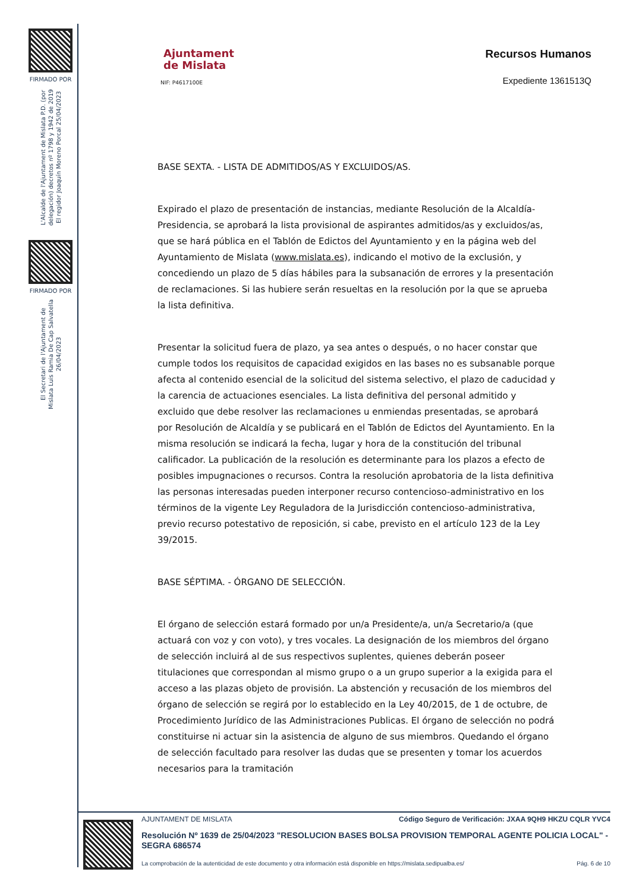FIRMADO POR
L'Alcalde de l'Ajuntament de Mislata P.D. (por delegación) decretos nº 1798 y 1942 de 2019 El regidor Joaquín Moreno Porcal 25/04/2023
FIRMADO POR
El Secretari de l'Ajuntament de Mislata Luis Ramia De Cap Salvatella 26/04/2023
Ajuntament
de Mislata
NIF: P4617100E
Recursos Humanos
Expediente 1361513Q
BASE SEXTA. - LISTA DE ADMITIDOS/AS Y EXCLUIDOS/AS.
Expirado el plazo de presentación de instancias, mediante Resolución de la Alcaldía-Presidencia, se aprobará la lista provisional de aspirantes admitidos/as y excluidos/as, que se hará pública en el Tablón de Edictos del Ayuntamiento y en la página web del Ayuntamiento de Mislata (www.mislata.es), indicando el motivo de la exclusión, y concediendo un plazo de 5 días hábiles para la subsanación de errores y la presentación de reclamaciones. Si las hubiere serán resueltas en la resolución por la que se aprueba la lista definitiva.
Presentar la solicitud fuera de plazo, ya sea antes o después, o no hacer constar que cumple todos los requisitos de capacidad exigidos en las bases no es subsanable porque afecta al contenido esencial de la solicitud del sistema selectivo, el plazo de caducidad y la carencia de actuaciones esenciales. La lista definitiva del personal admitido y excluido que debe resolver las reclamaciones u enmiendas presentadas, se aprobará por Resolución de Alcaldía y se publicará en el Tablón de Edictos del Ayuntamiento. En la misma resolución se indicará la fecha, lugar y hora de la constitución del tribunal calificador. La publicación de la resolución es determinante para los plazos a efecto de posibles impugnaciones o recursos. Contra la resolución aprobatoria de la lista definitiva las personas interesadas pueden interponer recurso contencioso-administrativo en los términos de la vigente Ley Reguladora de la Jurisdicción contencioso-administrativa, previo recurso potestativo de reposición, si cabe, previsto en el artículo 123 de la Ley 39/2015.
BASE SÉPTIMA. - ÓRGANO DE SELECCIÓN.
El órgano de selección estará formado por un/a Presidente/a, un/a Secretario/a (que actuará con voz y con voto), y tres vocales. La designación de los miembros del órgano de selección incluirá al de sus respectivos suplentes, quienes deberán poseer titulaciones que correspondan al mismo grupo o a un grupo superior a la exigida para el acceso a las plazas objeto de provisión. La abstención y recusación de los miembros del órgano de selección se regirá por lo establecido en la Ley 40/2015, de 1 de octubre, de Procedimiento Jurídico de las Administraciones Publicas. El órgano de selección no podrá constituirse ni actuar sin la asistencia de alguno de sus miembros. Quedando el órgano de selección facultado para resolver las dudas que se presenten y tomar los acuerdos necesarios para la tramitación
AJUNTAMENT DE MISLATA Código Seguro de Verificación: JXAA 9QH9 HKZU CQLR YVC4
Resolución Nº 1639 de 25/04/2023 "RESOLUCION BASES BOLSA PROVISION TEMPORAL AGENTE POLICIA LOCAL" - SEGRA 686574
La comprobación de la autenticidad de este documento y otra información está disponible en https://mislata.sedipualba.es/ Pág. 6 de 10